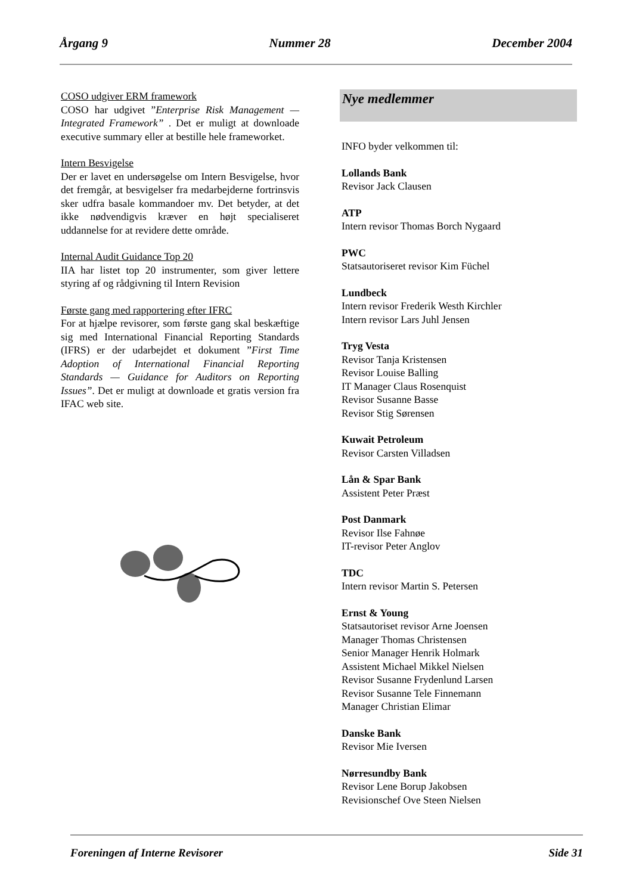Årgang 9 Nummer 28 December 2004
COSO udgiver ERM framework
COSO har udgivet ”Enterprise Risk Management — Integrated Framework” . Det er muligt at downloade executive summary eller at bestille hele frameworket.
Intern Besvigelse
Der er lavet en undersøgelse om Intern Besvigelse, hvor det fremgår, at besvigelser fra medarbejderne fortrinsvis sker udfra basale kommandoer mv. Det betyder, at det ikke nødvendigvis kræver en højt specialiseret uddannelse for at revidere dette område.
Internal Audit Guidance Top 20
IIA har listet top 20 instrumenter, som giver lettere styring af og rådgivning til Intern Revision
Første gang med rapportering efter IFRC
For at hjælpe revisorer, som første gang skal beskæftige sig med International Financial Reporting Standards (IFRS) er der udarbejdet et dokument ”First Time Adoption of International Financial Reporting Standards — Guidance for Auditors on Reporting Issues”. Det er muligt at downloade et gratis version fra IFAC web site.
Nye medlemmer
INFO byder velkommen til:
Lollands Bank
Revisor Jack Clausen
ATP
Intern revisor Thomas Borch Nygaard
PWC
Statsautoriseret revisor Kim Füchel
Lundbeck
Intern revisor Frederik Westh Kirchler
Intern revisor Lars Juhl Jensen
Tryg Vesta
Revisor Tanja Kristensen
Revisor Louise Balling
IT Manager Claus Rosenquist
Revisor Susanne Basse
Revisor Stig Sørensen
Kuwait Petroleum
Revisor Carsten Villadsen
Lån & Spar Bank
Assistent Peter Præst
Post Danmark
Revisor Ilse Fahnøe
IT-revisor Peter Anglov
TDC
Intern revisor Martin S. Petersen
Ernst & Young
Statsautoriset revisor Arne Joensen
Manager Thomas Christensen
Senior Manager Henrik Holmark
Assistent Michael Mikkel Nielsen
Revisor Susanne Frydenlund Larsen
Revisor Susanne Tele Finnemann
Manager Christian Elimar
Danske Bank
Revisor Mie Iversen
Nørresundby Bank
Revisor Lene Borup Jakobsen
Revisionschef Ove Steen Nielsen
Foreningen af Interne Revisorer Side 31